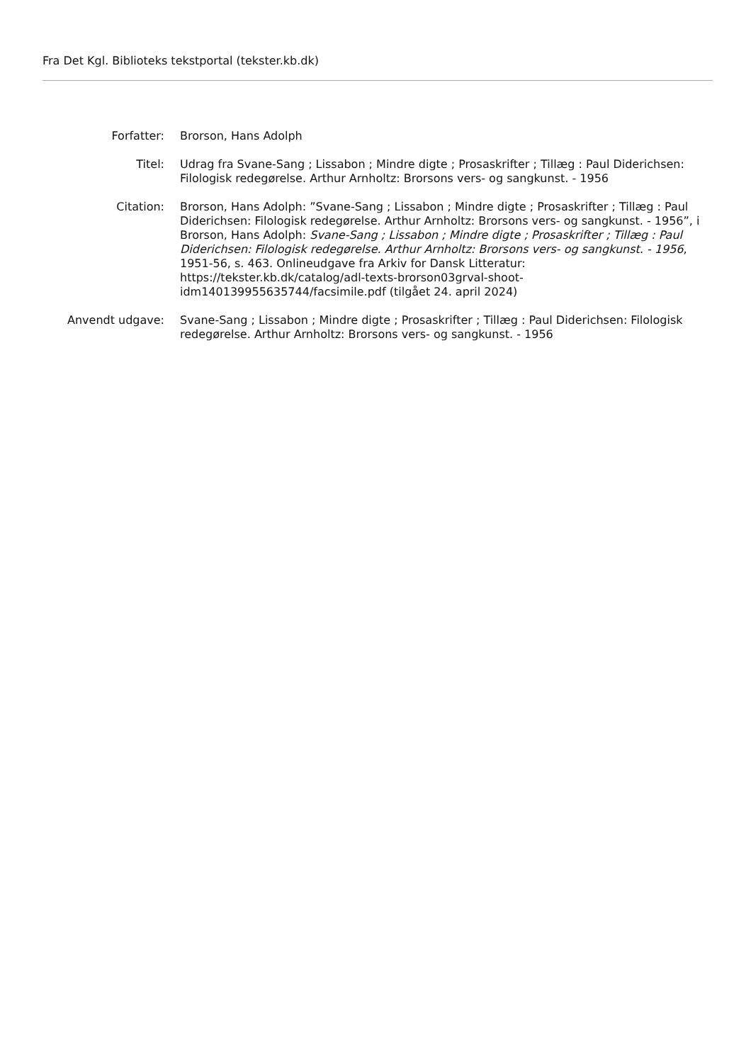Fra Det Kgl. Biblioteks tekstportal (tekster.kb.dk)
Forfatter: Brorson, Hans Adolph
Titel: Udrag fra Svane-Sang ; Lissabon ; Mindre digte ; Prosaskrifter ; Tillæg : Paul Diderichsen: Filologisk redegørelse. Arthur Arnholtz: Brorsons vers- og sangkunst. - 1956
Citation: Brorson, Hans Adolph: ”Svane-Sang ; Lissabon ; Mindre digte ; Prosaskrifter ; Tillæg : Paul Diderichsen: Filologisk redegørelse. Arthur Arnholtz: Brorsons vers- og sangkunst. - 1956”, i Brorson, Hans Adolph: Svane-Sang ; Lissabon ; Mindre digte ; Prosaskrifter ; Tillæg : Paul Diderichsen: Filologisk redegørelse. Arthur Arnholtz: Brorsons vers- og sangkunst. - 1956, 1951-56, s. 463. Onlineudgave fra Arkiv for Dansk Litteratur: https://tekster.kb.dk/catalog/adl-texts-brorson03grval-shoot-idm140139955635744/facsimile.pdf (tilgået 24. april 2024)
Anvendt udgave: Svane-Sang ; Lissabon ; Mindre digte ; Prosaskrifter ; Tillæg : Paul Diderichsen: Filologisk redegørelse. Arthur Arnholtz: Brorsons vers- og sangkunst. - 1956